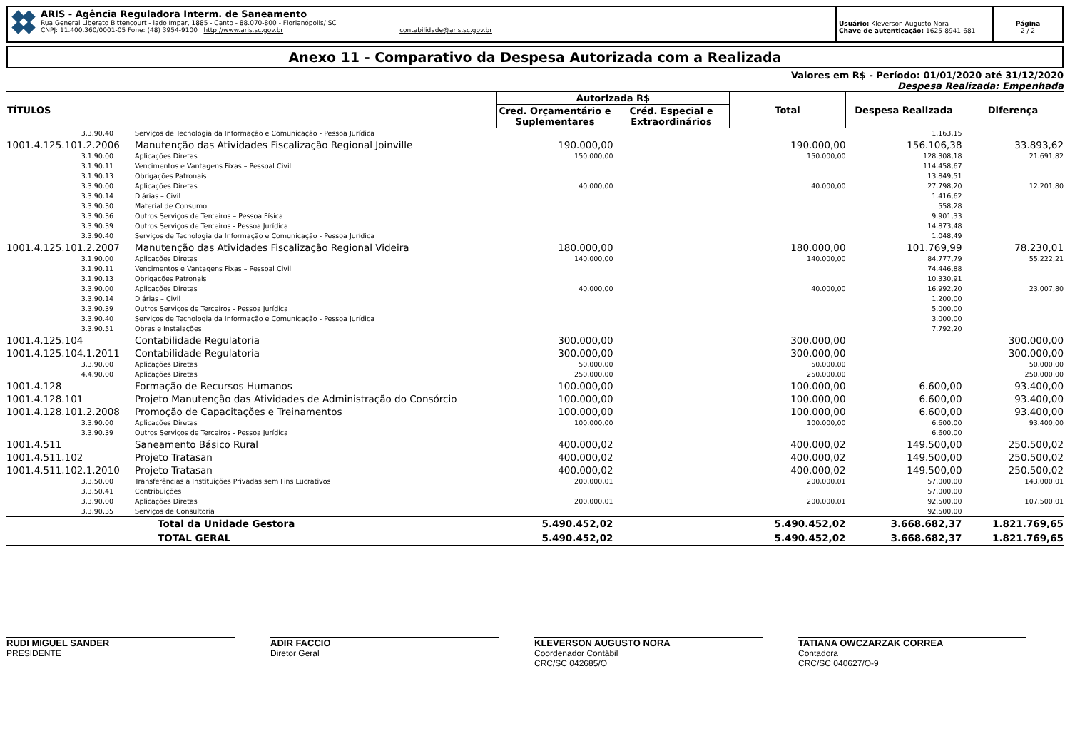ARIS - Agência Reguladora Interm. de Saneamento
Rua General Liberato Bittencourt - lado ímpar, 1885 - Canto - 88.070-800 - Florianópolis/ SC
CNPJ: 11.400.360/0001-05 Fone: (48) 3954-9100 http://www.aris.sc.gov.br contabilidade@aris.sc.gov.br
Usuário: Kleverson Augusto Nora
Chave de autenticação: 1625-8941-681
Página
2 / 2
Anexo 11 - Comparativo da Despesa Autorizada com a Realizada
Valores em R$ - Período: 01/01/2020 até 31/12/2020
Despesa Realizada: Empenhada
| TÍTULOS | | Autorizada R$ | | Total | Despesa Realizada | Diferença |
| --- | --- | --- | --- | --- | --- | --- |
| | | Cred. Orçamentário e Suplementares | Créd. Especial e Extraordinários | | | |
| 3.3.90.40 | Serviços de Tecnologia da Informação e Comunicação - Pessoa Jurídica | | | | 1.163,15 | |
| 1001.4.125.101.2.2006 | Manutenção das Atividades Fiscalização Regional Joinville | 190.000,00 | | 190.000,00 | 156.106,38 | 33.893,62 |
| 3.1.90.00 | Aplicações Diretas | 150.000,00 | | 150.000,00 | 128.308,18 | 21.691,82 |
| 3.1.90.11 | Vencimentos e Vantagens Fixas – Pessoal Civil | | | | 114.458,67 | |
| 3.1.90.13 | Obrigações Patronais | | | | 13.849,51 | |
| 3.3.90.00 | Aplicações Diretas | 40.000,00 | | 40.000,00 | 27.798,20 | 12.201,80 |
| 3.3.90.14 | Diárias – Civil | | | | 1.416,62 | |
| 3.3.90.30 | Material de Consumo | | | | 558,28 | |
| 3.3.90.36 | Outros Serviços de Terceiros – Pessoa Física | | | | 9.901,33 | |
| 3.3.90.39 | Outros Serviços de Terceiros - Pessoa Jurídica | | | | 14.873,48 | |
| 3.3.90.40 | Serviços de Tecnologia da Informação e Comunicação - Pessoa Jurídica | | | | 1.048,49 | |
| 1001.4.125.101.2.2007 | Manutenção das Atividades Fiscalização Regional Videira | 180.000,00 | | 180.000,00 | 101.769,99 | 78.230,01 |
| 3.1.90.00 | Aplicações Diretas | 140.000,00 | | 140.000,00 | 84.777,79 | 55.222,21 |
| 3.1.90.11 | Vencimentos e Vantagens Fixas – Pessoal Civil | | | | 74.446,88 | |
| 3.1.90.13 | Obrigações Patronais | | | | 10.330,91 | |
| 3.3.90.00 | Aplicações Diretas | 40.000,00 | | 40.000,00 | 16.992,20 | 23.007,80 |
| 3.3.90.14 | Diárias – Civil | | | | 1.200,00 | |
| 3.3.90.39 | Outros Serviços de Terceiros - Pessoa Jurídica | | | | 5.000,00 | |
| 3.3.90.40 | Serviços de Tecnologia da Informação e Comunicação - Pessoa Jurídica | | | | 3.000,00 | |
| 3.3.90.51 | Obras e Instalações | | | | 7.792,20 | |
| 1001.4.125.104 | Contabilidade Regulatoria | 300.000,00 | | 300.000,00 | | 300.000,00 |
| 1001.4.125.104.1.2011 | Contabilidade Regulatoria | 300.000,00 | | 300.000,00 | | 300.000,00 |
| 3.3.90.00 | Aplicações Diretas | 50.000,00 | | 50.000,00 | | 50.000,00 |
| 4.4.90.00 | Aplicações Diretas | 250.000,00 | | 250.000,00 | | 250.000,00 |
| 1001.4.128 | Formação de Recursos Humanos | 100.000,00 | | 100.000,00 | 6.600,00 | 93.400,00 |
| 1001.4.128.101 | Projeto Manutenção das Atividades de Administração do Consórcio | 100.000,00 | | 100.000,00 | 6.600,00 | 93.400,00 |
| 1001.4.128.101.2.2008 | Promoção de Capacitações e Treinamentos | 100.000,00 | | 100.000,00 | 6.600,00 | 93.400,00 |
| 3.3.90.00 | Aplicações Diretas | 100.000,00 | | 100.000,00 | 6.600,00 | 93.400,00 |
| 3.3.90.39 | Outros Serviços de Terceiros - Pessoa Jurídica | | | | 6.600,00 | |
| 1001.4.511 | Saneamento Básico Rural | 400.000,02 | | 400.000,02 | 149.500,00 | 250.500,02 |
| 1001.4.511.102 | Projeto Tratasan | 400.000,02 | | 400.000,02 | 149.500,00 | 250.500,02 |
| 1001.4.511.102.1.2010 | Projeto Tratasan | 400.000,02 | | 400.000,02 | 149.500,00 | 250.500,02 |
| 3.3.50.00 | Transferências a Instituições Privadas sem Fins Lucrativos | 200.000,01 | | 200.000,01 | 57.000,00 | 143.000,01 |
| 3.3.50.41 | Contribuições | | | | 57.000,00 | |
| 3.3.90.00 | Aplicações Diretas | 200.000,01 | | 200.000,01 | 92.500,00 | 107.500,01 |
| 3.3.90.35 | Serviços de Consultoria | | | | 92.500,00 | |
| | Total da Unidade Gestora | 5.490.452,02 | | 5.490.452,02 | 3.668.682,37 | 1.821.769,65 |
| | TOTAL GERAL | 5.490.452,02 | | 5.490.452,02 | 3.668.682,37 | 1.821.769,65 |
RUDI MIGUEL SANDER
PRESIDENTE
ADIR FACCIO
Diretor Geral
KLEVERSON AUGUSTO NORA
Coordenador Contábil
CRC/SC 042685/O
TATIANA OWCZARZAK CORREA
Contadora
CRC/SC 040627/O-9